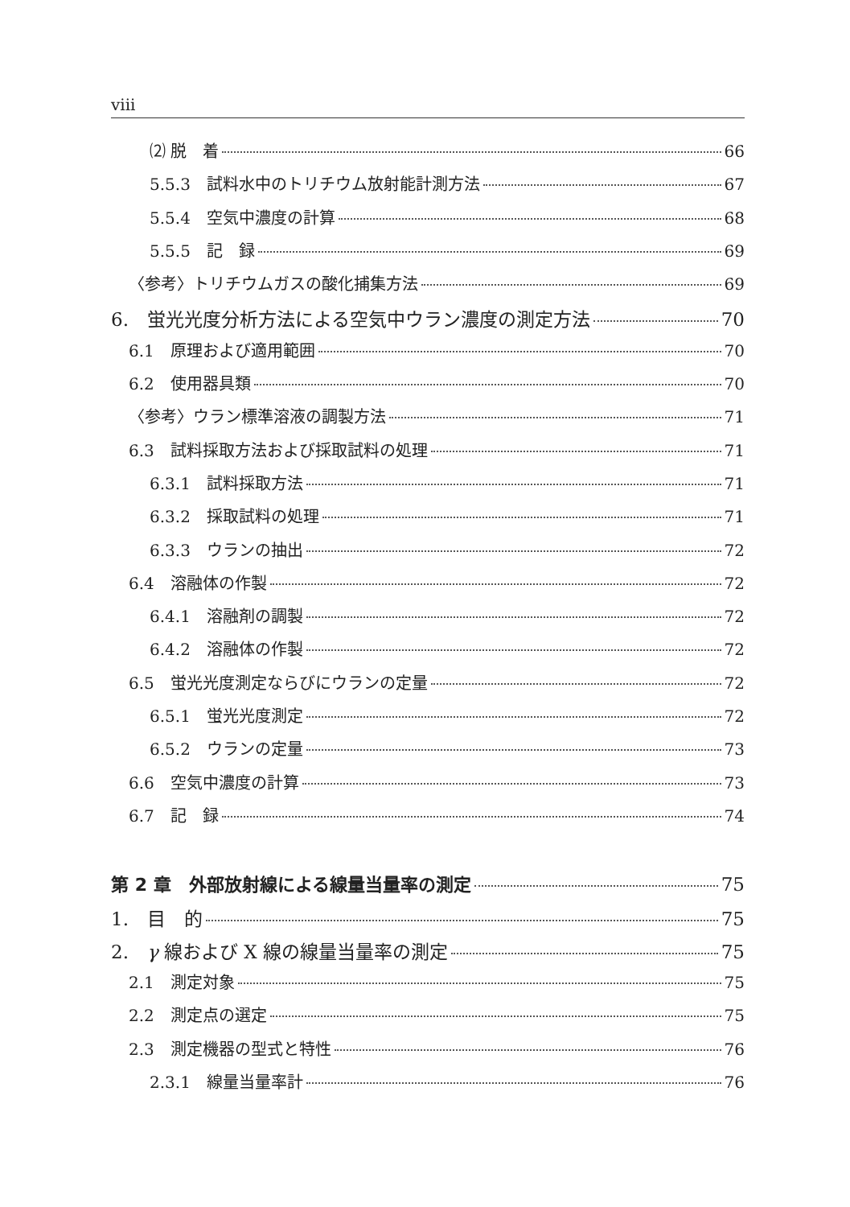viii
⑵ 脱　着 66
5.5.3　試料水中のトリチウム放射能計測方法 67
5.5.4　空気中濃度の計算 68
5.5.5　記　録 69
〈参考〉トリチウムガスの酸化捕集方法 69
6.　蛍光光度分析方法による空気中ウラン濃度の測定方法 70
6.1　原理および適用範囲 70
6.2　使用器具類 70
〈参考〉ウラン標準溶液の調製方法 71
6.3　試料採取方法および採取試料の処理 71
6.3.1　試料採取方法 71
6.3.2　採取試料の処理 71
6.3.3　ウランの抽出 72
6.4　溶融体の作製 72
6.4.1　溶融剤の調製 72
6.4.2　溶融体の作製 72
6.5　蛍光光度測定ならびにウランの定量 72
6.5.1　蛍光光度測定 72
6.5.2　ウランの定量 73
6.6　空気中濃度の計算 73
6.7　記　録 74
第 2 章　外部放射線による線量当量率の測定 75
1.　目　的 75
2.　γ 線および X 線の線量当量率の測定 75
2.1　測定対象 75
2.2　測定点の選定 75
2.3　測定機器の型式と特性 76
2.3.1　線量当量率計 76